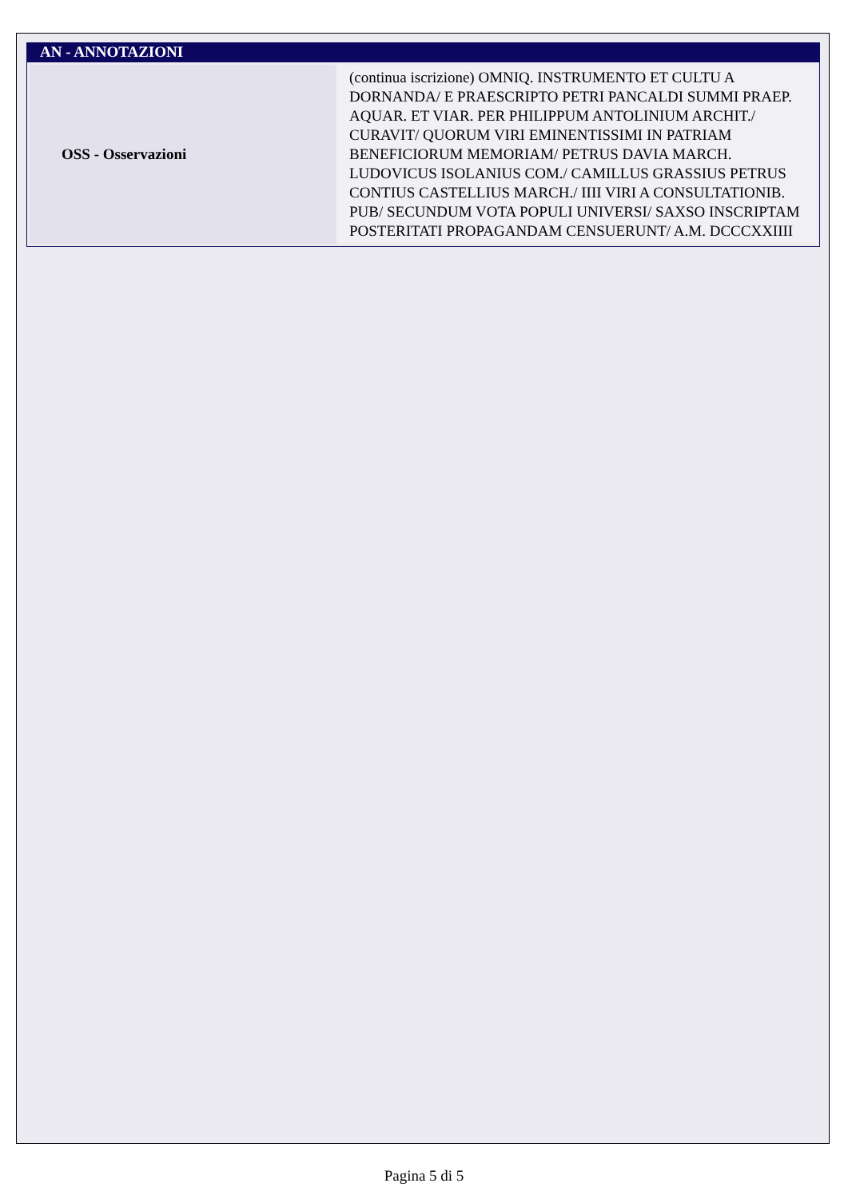AN - ANNOTAZIONI
| OSS - Osservazioni | (continua iscrizione) OMNIQ. INSTRUMENTO ET CULTU A DORNANDA/ E PRAESCRIPTO PETRI PANCALDI SUMMI PRAEP. AQUAR. ET VIAR. PER PHILIPPUM ANTOLINIUM ARCHIT./ CURAVIT/ QUORUM VIRI EMINENTISSIMI IN PATRIAM BENEFICIORUM MEMORIAM/ PETRUS DAVIA MARCH. LUDOVICUS ISOLANIUS COM./ CAMILLUS GRASSIUS PETRUS CONTIUS CASTELLIUS MARCH./ IIII VIRI A CONSULTATIONIB. PUB/ SECUNDUM VOTA POPULI UNIVERSI/ SAXSO INSCRIPTAM POSTERITATI PROPAGANDAM CENSUERUNT/ A.M. DCCCXXIIII |
Pagina 5 di 5